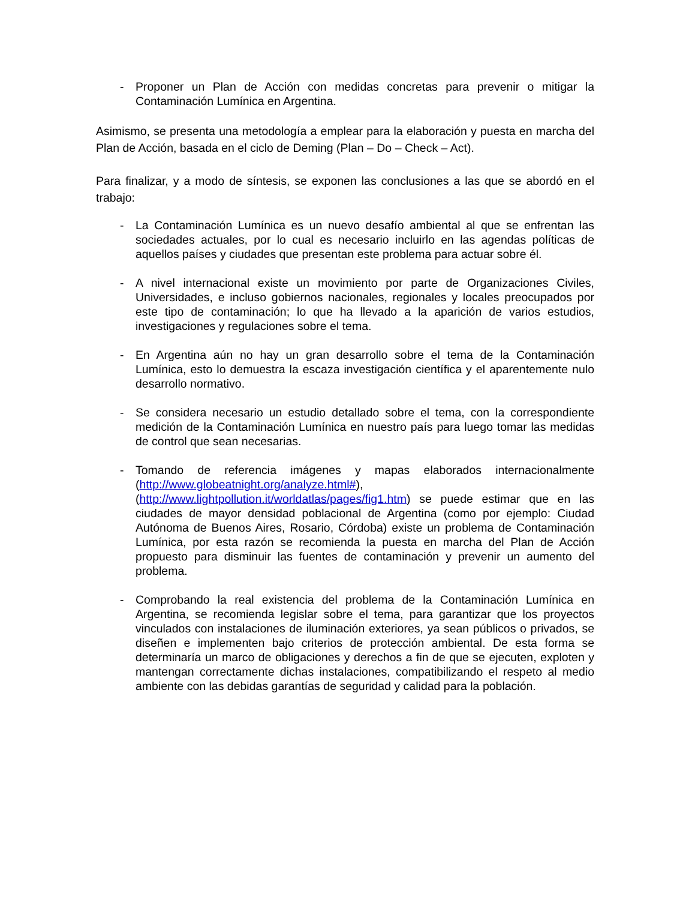- Proponer un Plan de Acción con medidas concretas para prevenir o mitigar la Contaminación Lumínica en Argentina.
Asimismo, se presenta una metodología a emplear para la elaboración y puesta en marcha del Plan de Acción, basada en el ciclo de Deming (Plan – Do – Check – Act).
Para finalizar, y a modo de síntesis, se exponen las conclusiones a las que se abordó en el trabajo:
- La Contaminación Lumínica es un nuevo desafío ambiental al que se enfrentan las sociedades actuales, por lo cual es necesario incluirlo en las agendas políticas de aquellos países y ciudades que presentan este problema para actuar sobre él.
- A nivel internacional existe un movimiento por parte de Organizaciones Civiles, Universidades, e incluso gobiernos nacionales, regionales y locales preocupados por este tipo de contaminación; lo que ha llevado a la aparición de varios estudios, investigaciones y regulaciones sobre el tema.
- En Argentina aún no hay un gran desarrollo sobre el tema de la Contaminación Lumínica, esto lo demuestra la escaza investigación científica y el aparentemente nulo desarrollo normativo.
- Se considera necesario un estudio detallado sobre el tema, con la correspondiente medición de la Contaminación Lumínica en nuestro país para luego tomar las medidas de control que sean necesarias.
- Tomando de referencia imágenes y mapas elaborados internacionalmente (http://www.globeatnight.org/analyze.html#), (http://www.lightpollution.it/worldatlas/pages/fig1.htm) se puede estimar que en las ciudades de mayor densidad poblacional de Argentina (como por ejemplo: Ciudad Autónoma de Buenos Aires, Rosario, Córdoba) existe un problema de Contaminación Lumínica, por esta razón se recomienda la puesta en marcha del Plan de Acción propuesto para disminuir las fuentes de contaminación y prevenir un aumento del problema.
- Comprobando la real existencia del problema de la Contaminación Lumínica en Argentina, se recomienda legislar sobre el tema, para garantizar que los proyectos vinculados con instalaciones de iluminación exteriores, ya sean públicos o privados, se diseñen e implementen bajo criterios de protección ambiental. De esta forma se determinaría un marco de obligaciones y derechos a fin de que se ejecuten, exploten y mantengan correctamente dichas instalaciones, compatibilizando el respeto al medio ambiente con las debidas garantías de seguridad y calidad para la población.